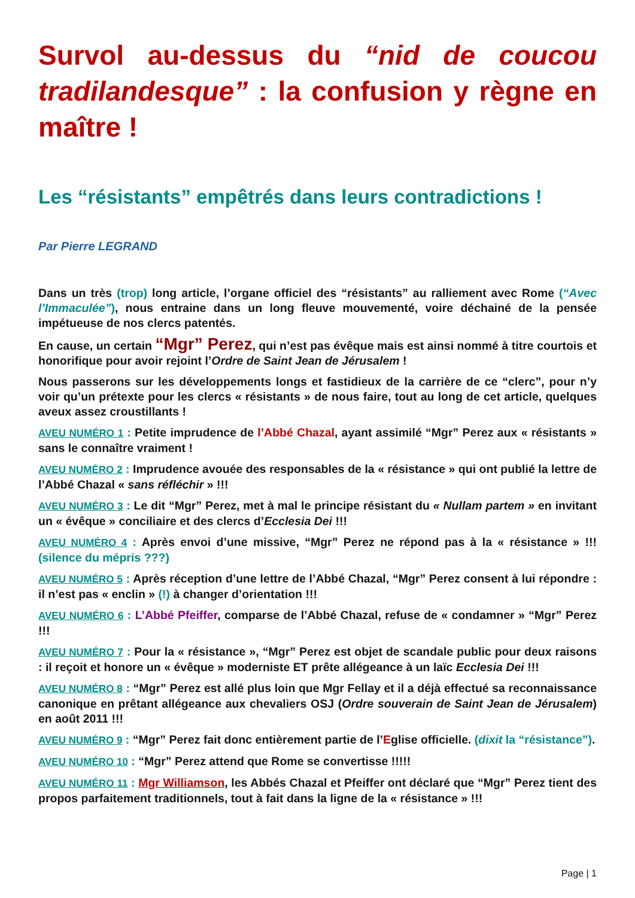Survol au-dessus du “nid de coucou tradilandesque” : la confusion y règne en maître !
Les “résistants” empêtrés dans leurs contradictions !
Par Pierre LEGRAND
Dans un très (trop) long article, l’organe officiel des “résistants” au ralliement avec Rome (“Avec l’Immaculée”), nous entraine dans un long fleuve mouvementé, voire déchainé de la pensée impétueuse de nos clercs patentés.
En cause, un certain “Mgr” Perez, qui n’est pas évêque mais est ainsi nommé à titre courtois et honorifique pour avoir rejoint l’Ordre de Saint Jean de Jérusalem !
Nous passerons sur les développements longs et fastidieux de la carrière de ce “clerc”, pour n’y voir qu’un prétexte pour les clercs « résistants » de nous faire, tout au long de cet article, quelques aveux assez croustillants !
AVEU NUMÉRO 1 : Petite imprudence de l’Abbé Chazal, ayant assimilé “Mgr” Perez aux « résistants » sans le connaître vraiment !
AVEU NUMÉRO 2 : Imprudence avouée des responsables de la « résistance » qui ont publié la lettre de l’Abbé Chazal « sans réfléchir » !!!
AVEU NUMÉRO 3 : Le dit “Mgr” Perez, met à mal le principe résistant du « Nullam partem » en invitant un « évêque » conciliaire et des clercs d’Ecclesia Dei !!!
AVEU NUMÉRO 4 : Après envoi d’une missive, “Mgr” Perez ne répond pas à la « résistance » !!! (silence du mépris ???)
AVEU NUMÉRO 5 : Après réception d’une lettre de l’Abbé Chazal, “Mgr” Perez consent à lui répondre : il n’est pas « enclin » (!) à changer d’orientation !!!
AVEU NUMÉRO 6 : L’Abbé Pfeiffer, comparse de l’Abbé Chazal, refuse de « condamner » “Mgr” Perez !!!
AVEU NUMÉRO 7 : Pour la « résistance », “Mgr” Perez est objet de scandale public pour deux raisons : il reçoit et honore un « évêque » moderniste ET prête allégeance à un laïc Ecclesia Dei !!!
AVEU NUMÉRO 8 : “Mgr” Perez est allé plus loin que Mgr Fellay et il a déjà effectué sa reconnaissance canonique en prêtant allégeance aux chevaliers OSJ (Ordre souverain de Saint Jean de Jérusalem) en août 2011 !!!
AVEU NUMÉRO 9 : “Mgr” Perez fait donc entièrement partie de l’Eglise officielle. (dixit la “résistance”).
AVEU NUMÉRO 10 : “Mgr” Perez attend que Rome se convertisse !!!!!
AVEU NUMÉRO 11 : Mgr Williamson, les Abbés Chazal et Pfeiffer ont déclaré que “Mgr” Perez tient des propos parfaitement traditionnels, tout à fait dans la ligne de la « résistance » !!!
Page | 1